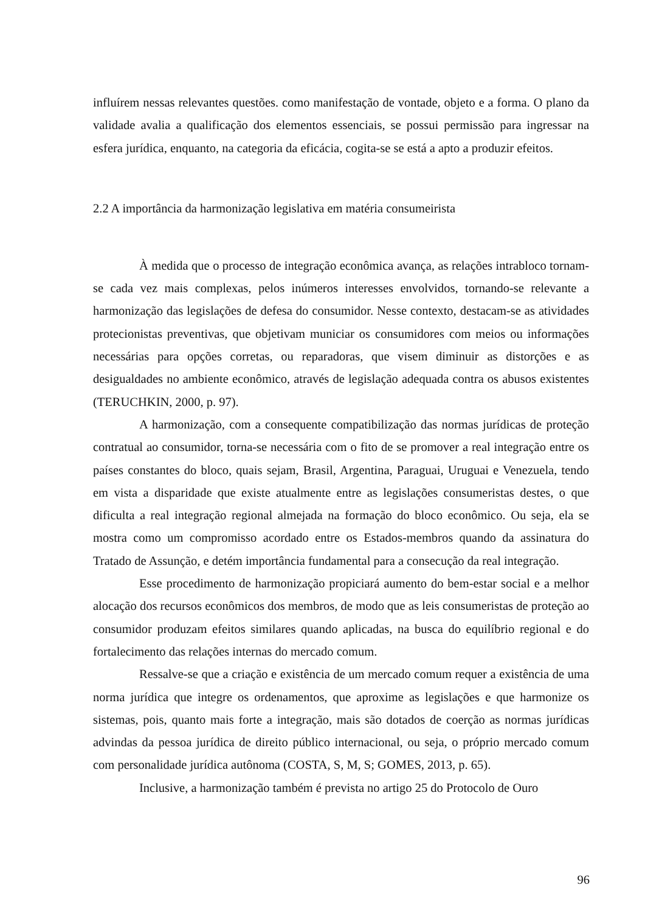influírem nessas relevantes questões. como manifestação de vontade, objeto e a forma. O plano da validade avalia a qualificação dos elementos essenciais, se possui permissão para ingressar na esfera jurídica, enquanto, na categoria da eficácia, cogita-se se está a apto a produzir efeitos.
2.2 A importância da harmonização legislativa em matéria consumeirista
À medida que o processo de integração econômica avança, as relações intrabloco tornam-se cada vez mais complexas, pelos inúmeros interesses envolvidos, tornando-se relevante a harmonização das legislações de defesa do consumidor. Nesse contexto, destacam-se as atividades protecionistas preventivas, que objetivam municiar os consumidores com meios ou informações necessárias para opções corretas, ou reparadoras, que visem diminuir as distorções e as desigualdades no ambiente econômico, através de legislação adequada contra os abusos existentes (TERUCHKIN, 2000, p. 97).
A harmonização, com a consequente compatibilização das normas jurídicas de proteção contratual ao consumidor, torna-se necessária com o fito de se promover a real integração entre os países constantes do bloco, quais sejam, Brasil, Argentina, Paraguai, Uruguai e Venezuela, tendo em vista a disparidade que existe atualmente entre as legislações consumeristas destes, o que dificulta a real integração regional almejada na formação do bloco econômico. Ou seja, ela se mostra como um compromisso acordado entre os Estados-membros quando da assinatura do Tratado de Assunção, e detém importância fundamental para a consecução da real integração.
Esse procedimento de harmonização propiciará aumento do bem-estar social e a melhor alocação dos recursos econômicos dos membros, de modo que as leis consumeristas de proteção ao consumidor produzam efeitos similares quando aplicadas, na busca do equilíbrio regional e do fortalecimento das relações internas do mercado comum.
Ressalve-se que a criação e existência de um mercado comum requer a existência de uma norma jurídica que integre os ordenamentos, que aproxime as legislações e que harmonize os sistemas, pois, quanto mais forte a integração, mais são dotados de coerção as normas jurídicas advindas da pessoa jurídica de direito público internacional, ou seja, o próprio mercado comum com personalidade jurídica autônoma (COSTA, S, M, S; GOMES, 2013, p. 65).
Inclusive, a harmonização também é prevista no artigo 25 do Protocolo de Ouro
96